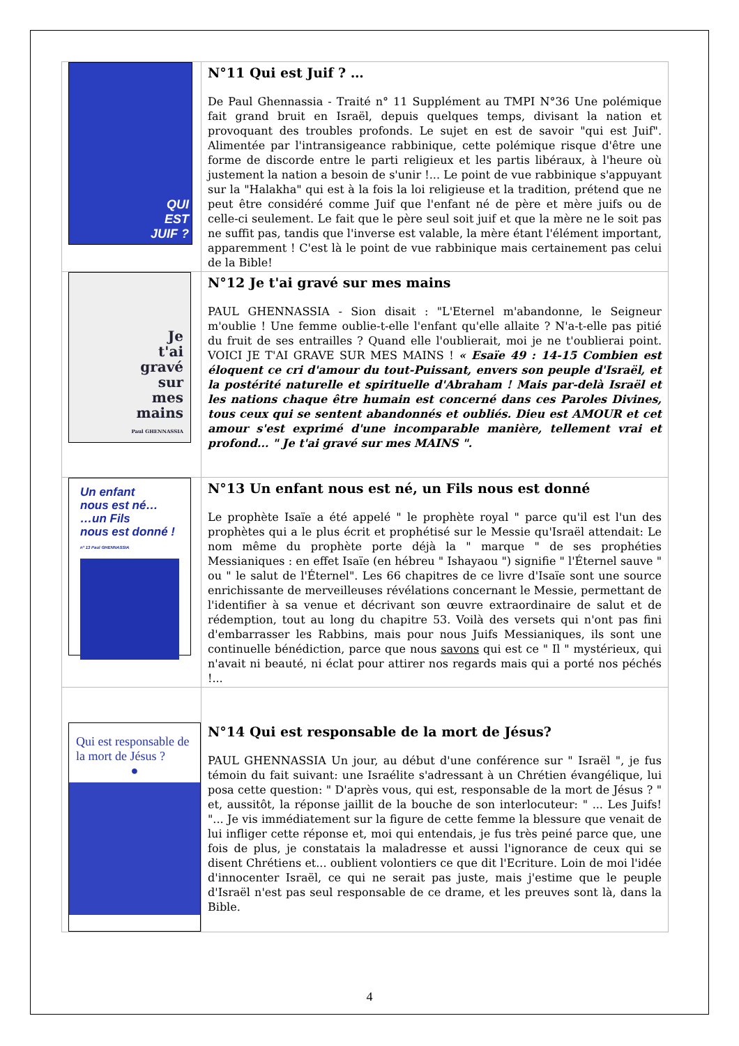| QUI EST JUIF ? | N°11 Qui est Juif ? … De Paul Ghennassia - Traité n° 11 Supplément au TMPI N°36 Une polémique fait grand bruit en Israël, depuis quelques temps, divisant la nation et provoquant des troubles profonds. Le sujet en est de savoir "qui est Juif". Alimentée par l'intransigeance rabbinique, cette polémique risque d'être une forme de discorde entre le parti religieux et les partis libéraux, à l'heure où justement la nation a besoin de s'unir !... Le point de vue rabbinique s'appuyant sur la "Halakha" qui est à la fois la loi religieuse et la tradition, prétend que ne peut être considéré comme Juif que l'enfant né de père et mère juifs ou de celle-ci seulement. Le fait que le père seul soit juif et que la mère ne le soit pas ne suffit pas, tandis que l'inverse est valable, la mère étant l'élément important, apparemment ! C'est là le point de vue rabbinique mais certainement pas celui de la Bible! |
| Je t'ai gravé sur mes mains Paul GHENNASSIA | N°12 Je t'ai gravé sur mes mains PAUL GHENNASSIA - Sion disait : "L'Eternel m'abandonne, le Seigneur m'oublie ! Une femme oublie-t-elle l'enfant qu'elle allaite ? N'a-t-elle pas pitié du fruit de ses entrailles ? Quand elle l'oublierait, moi je ne t'oublierai point. VOICI JE T'AI GRAVE SUR MES MAINS ! « Esaïe 49 : 14-15 Combien est éloquent ce cri d'amour du tout-Puissant, envers son peuple d'Israël, et la postérité naturelle et spirituelle d'Abraham ! Mais par-delà Israël et les nations chaque être humain est concerné dans ces Paroles Divines, tous ceux qui se sentent abandonnés et oubliés. Dieu est AMOUR et cet amour s'est exprimé d'une incomparable manière, tellement vrai et profond... " Je t'ai gravé sur mes MAINS ". |
| Un enfant nous est né… …un Fils nous est donné ! n° 13 Paul GHENNASSIA | N°13 Un enfant nous est né, un Fils nous est donné Le prophète Isaïe a été appelé " le prophète royal " parce qu'il est l'un des prophètes qui a le plus écrit et prophétisé sur le Messie qu'Israël attendait: Le nom même du prophète porte déjà la " marque " de ses prophéties Messianiques : en effet Isaïe (en hébreu " Ishayaou ") signifie " l'Éternel sauve " ou " le salut de l'Éternel". Les 66 chapitres de ce livre d'Isaïe sont une source enrichissante de merveilleuses révélations concernant le Messie, permettant de l'identifier à sa venue et décrivant son œuvre extraordinaire de salut et de rédemption, tout au long du chapitre 53. Voilà des versets qui n'ont pas fini d'embarrasser les Rabbins, mais pour nous Juifs Messianiques, ils sont une continuelle bénédiction, parce que nous savons qui est ce " Il " mystérieux, qui n'avait ni beauté, ni éclat pour attirer nos regards mais qui a porté nos péchés !... |
| Qui est responsable de la mort de Jésus ? ● | N°14 Qui est responsable de la mort de Jésus? PAUL GHENNASSIA Un jour, au début d'une conférence sur " Israël ", je fus témoin du fait suivant: une Israélite s'adressant à un Chrétien évangélique, lui posa cette question: " D'après vous, qui est, responsable de la mort de Jésus ? " et, aussitôt, la réponse jaillit de la bouche de son interlocuteur: " ... Les Juifs! "... Je vis immédiatement sur la figure de cette femme la blessure que venait de lui infliger cette réponse et, moi qui entendais, je fus très peiné parce que, une fois de plus, je constatais la maladresse et aussi l'ignorance de ceux qui se disent Chrétiens et... oublient volontiers ce que dit l'Ecriture. Loin de moi l'idée d'innocenter Israël, ce qui ne serait pas juste, mais j'estime que le peuple d'Israël n'est pas seul responsable de ce drame, et les preuves sont là, dans la Bible. |
4